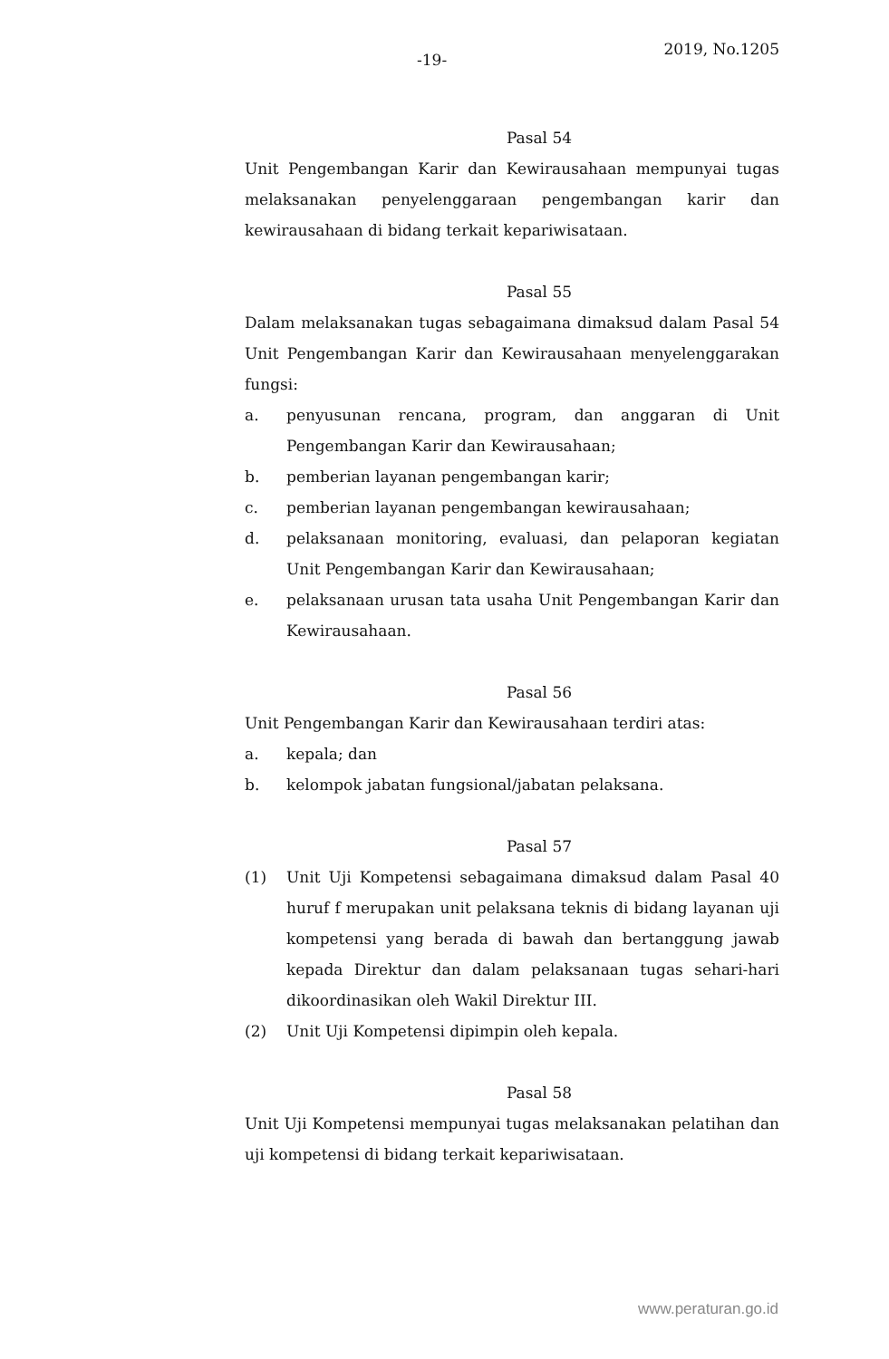-19-
2019, No.1205
Pasal 54
Unit Pengembangan Karir dan Kewirausahaan mempunyai tugas melaksanakan penyelenggaraan pengembangan karir dan kewirausahaan di bidang terkait kepariwisataan.
Pasal 55
Dalam melaksanakan tugas sebagaimana dimaksud dalam Pasal 54 Unit Pengembangan Karir dan Kewirausahaan menyelenggarakan fungsi:
a. penyusunan rencana, program, dan anggaran di Unit Pengembangan Karir dan Kewirausahaan;
b. pemberian layanan pengembangan karir;
c. pemberian layanan pengembangan kewirausahaan;
d. pelaksanaan monitoring, evaluasi, dan pelaporan kegiatan Unit Pengembangan Karir dan Kewirausahaan;
e. pelaksanaan urusan tata usaha Unit Pengembangan Karir dan Kewirausahaan.
Pasal 56
Unit Pengembangan Karir dan Kewirausahaan terdiri atas:
a. kepala; dan
b. kelompok jabatan fungsional/jabatan pelaksana.
Pasal 57
(1) Unit Uji Kompetensi sebagaimana dimaksud dalam Pasal 40 huruf f merupakan unit pelaksana teknis di bidang layanan uji kompetensi yang berada di bawah dan bertanggung jawab kepada Direktur dan dalam pelaksanaan tugas sehari-hari dikoordinasikan oleh Wakil Direktur III.
(2) Unit Uji Kompetensi dipimpin oleh kepala.
Pasal 58
Unit Uji Kompetensi mempunyai tugas melaksanakan pelatihan dan uji kompetensi di bidang terkait kepariwisataan.
www.peraturan.go.id